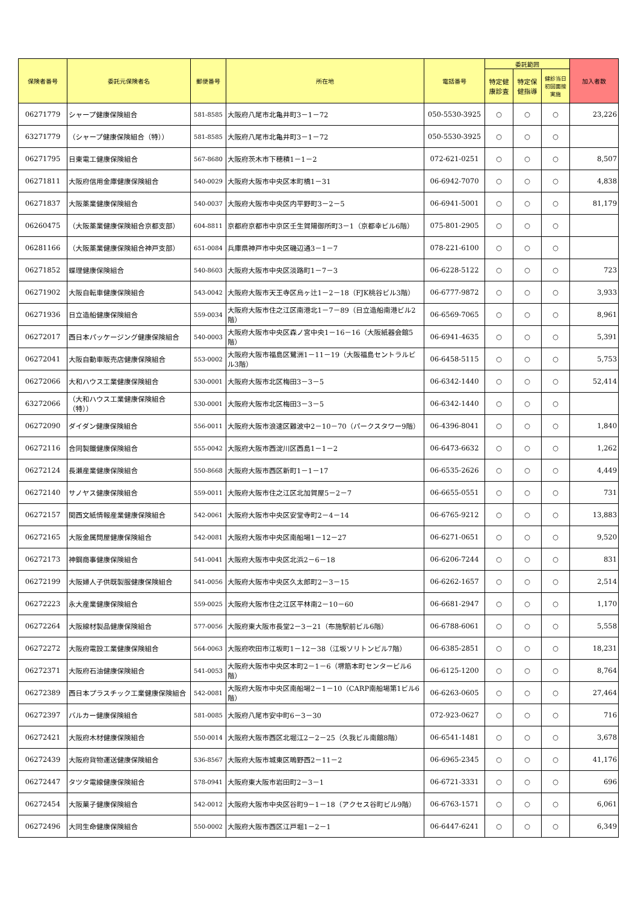| 保険者番号 | 委託元保険者名 | 郵便番号 | 所在地 | 電話番号 | 委託範囲 | | | 加入者数 |
| --- | --- | --- | --- | --- | --- | --- | --- | --- |
| | | | | | 特定健康診査 | 特定保健指導 | 健診当日初回面接実施 | |
| 06271779 | シャープ健康保険組合 | 581-8585 | 大阪府八尾市北亀井町3－1－72 | 050-5530-3925 | ○ | ○ | ○ | 23,226 |
| 63271779 | （シャープ健康保険組合（特）） | 581-8585 | 大阪府八尾市北亀井町3－1－72 | 050-5530-3925 | ○ | ○ | ○ | |
| 06271795 | 日東電工健康保険組合 | 567-8680 | 大阪府茨木市下穂積1－1－2 | 072-621-0251 | ○ | ○ | ○ | 8,507 |
| 06271811 | 大阪府信用金庫健康保険組合 | 540-0029 | 大阪府大阪市中央区本町橋1－31 | 06-6942-7070 | ○ | ○ | ○ | 4,838 |
| 06271837 | 大阪薬業健康保険組合 | 540-0037 | 大阪府大阪市中央区内平野町3－2－5 | 06-6941-5001 | ○ | ○ | ○ | 81,179 |
| 06260475 | （大阪薬業健康保険組合京都支部） | 604-8811 | 京都府京都市中京区壬生賀陽御所町3－1（京都幸ビル6階） | 075-801-2905 | ○ | ○ | ○ | |
| 06281166 | （大阪薬業健康保険組合神戸支部） | 651-0084 | 兵庫県神戸市中央区磯辺通3－1－7 | 078-221-6100 | ○ | ○ | ○ | |
| 06271852 | 蝶理健康保険組合 | 540-8603 | 大阪府大阪市中央区淡路町1－7－3 | 06-6228-5122 | ○ | ○ | ○ | 723 |
| 06271902 | 大阪自転車健康保険組合 | 543-0042 | 大阪府大阪市天王寺区烏ヶ辻1－2－18（FJK桃谷ビル3階） | 06-6777-9872 | ○ | ○ | ○ | 3,933 |
| 06271936 | 日立造船健康保険組合 | 559-0034 | 大阪府大阪市住之江区南港北1－7－89（日立造船南港ビル2階） | 06-6569-7065 | ○ | ○ | ○ | 8,961 |
| 06272017 | 西日本パッケージング健康保険組合 | 540-0003 | 大阪府大阪市中央区森ノ宮中央1－16－16（大阪紙器会館5階） | 06-6941-4635 | ○ | ○ | ○ | 5,391 |
| 06272041 | 大阪自動車販売店健康保険組合 | 553-0002 | 大阪府大阪市福島区鷺洲1－11－19（大阪福島セントラルビル3階） | 06-6458-5115 | ○ | ○ | ○ | 5,753 |
| 06272066 | 大和ハウス工業健康保険組合 | 530-0001 | 大阪府大阪市北区梅田3－3－5 | 06-6342-1440 | ○ | ○ | ○ | 52,414 |
| 63272066 | （大和ハウス工業健康保険組合（特）） | 530-0001 | 大阪府大阪市北区梅田3－3－5 | 06-6342-1440 | ○ | ○ | ○ | |
| 06272090 | ダイダン健康保険組合 | 556-0011 | 大阪府大阪市浪速区難波中2－10－70（パークスタワー9階） | 06-4396-8041 | ○ | ○ | ○ | 1,840 |
| 06272116 | 合同製鐵健康保険組合 | 555-0042 | 大阪府大阪市西淀川区西島1－1－2 | 06-6473-6632 | ○ | ○ | ○ | 1,262 |
| 06272124 | 長瀬産業健康保険組合 | 550-8668 | 大阪府大阪市西区新町1－1－17 | 06-6535-2626 | ○ | ○ | ○ | 4,449 |
| 06272140 | サノヤス健康保険組合 | 559-0011 | 大阪府大阪市住之江区北加賀屋5－2－7 | 06-6655-0551 | ○ | ○ | ○ | 731 |
| 06272157 | 関西文紙情報産業健康保険組合 | 542-0061 | 大阪府大阪市中央区安堂寺町2－4－14 | 06-6765-9212 | ○ | ○ | ○ | 13,883 |
| 06272165 | 大阪金属問屋健康保険組合 | 542-0081 | 大阪府大阪市中央区南船場1－12－27 | 06-6271-0651 | ○ | ○ | ○ | 9,520 |
| 06272173 | 神鋼商事健康保険組合 | 541-0041 | 大阪府大阪市中央区北浜2－6－18 | 06-6206-7244 | ○ | ○ | ○ | 831 |
| 06272199 | 大阪婦人子供既製服健康保険組合 | 541-0056 | 大阪府大阪市中央区久太郎町2－3－15 | 06-6262-1657 | ○ | ○ | ○ | 2,514 |
| 06272223 | 永大産業健康保険組合 | 559-0025 | 大阪府大阪市住之江区平林南2－10－60 | 06-6681-2947 | ○ | ○ | ○ | 1,170 |
| 06272264 | 大阪線材製品健康保険組合 | 577-0056 | 大阪府東大阪市長堂2－3－21（布施駅前ビル6階） | 06-6788-6061 | ○ | ○ | ○ | 5,558 |
| 06272272 | 大阪府電設工業健康保険組合 | 564-0063 | 大阪府吹田市江坂町1－12－38（江坂ソリトンビル7階） | 06-6385-2851 | ○ | ○ | ○ | 18,231 |
| 06272371 | 大阪府石油健康保険組合 | 541-0053 | 大阪府大阪市中央区本町2－1－6（堺筋本町センタービル6階） | 06-6125-1200 | ○ | ○ | ○ | 8,764 |
| 06272389 | 西日本プラスチック工業健康保険組合 | 542-0081 | 大阪府大阪市中央区南船場2－1－10（CARP南船場第1ビル6階） | 06-6263-0605 | ○ | ○ | ○ | 27,464 |
| 06272397 | バルカー健康保険組合 | 581-0085 | 大阪府八尾市安中町6－3－30 | 072-923-0627 | ○ | ○ | ○ | 716 |
| 06272421 | 大阪府木材健康保険組合 | 550-0014 | 大阪府大阪市西区北堀江2－2－25（久我ビル南館8階） | 06-6541-1481 | ○ | ○ | ○ | 3,678 |
| 06272439 | 大阪府貨物運送健康保険組合 | 536-8567 | 大阪府大阪市城東区鴫野西2－11－2 | 06-6965-2345 | ○ | ○ | ○ | 41,176 |
| 06272447 | タツタ電線健康保険組合 | 578-0941 | 大阪府東大阪市岩田町2－3－1 | 06-6721-3331 | ○ | ○ | ○ | 696 |
| 06272454 | 大阪菓子健康保険組合 | 542-0012 | 大阪府大阪市中央区谷町9－1－18（アクセス谷町ビル9階） | 06-6763-1571 | ○ | ○ | ○ | 6,061 |
| 06272496 | 大同生命健康保険組合 | 550-0002 | 大阪府大阪市西区江戸堀1－2－1 | 06-6447-6241 | ○ | ○ | ○ | 6,349 |